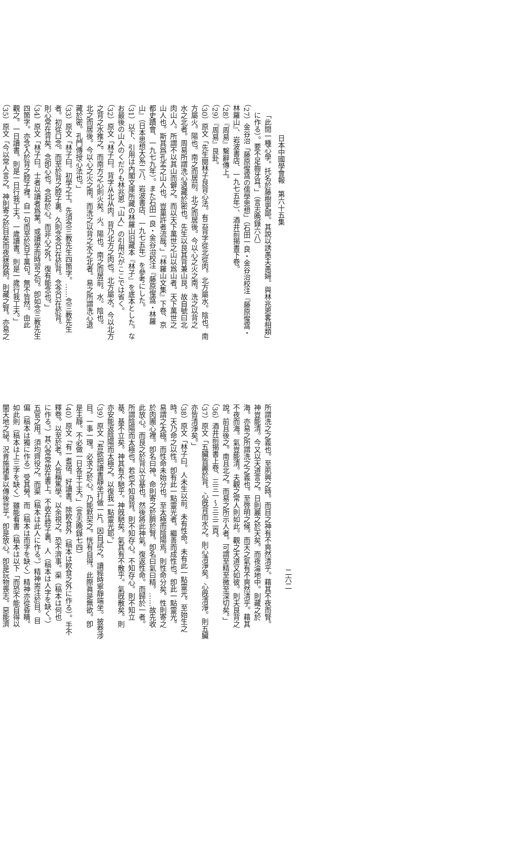日本中國學會報　第六十五集
「此間一種心學。托名於藤樹更鄙。其說以誘愚夫愚婦。與林兆恩畧相類」
に作る）。要不足齒牙耳。」（言志晩錄六八）
（27）金谷治「藤原惺窩の儒學思想」（石田一良・金谷治校注『藤原惺窩・
林羅山』、岩波書店、一九七五年）、酒井前揭書下卷。
（28）『周易』繫辭傳上。
（29）『周易』艮卦。
（30）原文「先生閱林子艮背心法。有云背字從北從肉。北方屬水。陰也。南
方屬火。陽也。南之而居前。北之而居後。今以心之火之南。洗之以背之
水之北者。周易所謂洗心退藏於密也。先生以艮其背兼山艮。故自號曰北
肉山人。所謂不以其山而僻之。而以天下萬世之山以爲山者。天下萬世之
山人也。斯其爲孔孟之山人也。豈巢許者流哉。」『林羅山文集』下卷、京
都史蹟會、一九七九年）。また石田一良・金谷治校注『藤原惺窩・林羅
山』（日本思想大系二八、岩波書店、一九七五年）を參考にした。
（31）以下、引用は內閣文庫所藏の林羅山旧藏本『林子』を底本とした。な
お最後の山人のくだりも林兆恩「山人」の引用だがここでは省く。
（32）原文「林子曰。背字从北从肉。背乃北方之肉也。北方屬水。今以北方
之背之水推之。而南方之心則火矣。火。陽也。南之而居前。水。陰也。
北之而居後。今以心之火之南。而洗之以背之水之北者。易之所謂洗心退
藏於密。孔門傳授心法也。」
（33）原文「林子曰。初學之士。先須念三教先生四箇字。……念三教先生
者。初從口念。而至於背之腔子裏。久則念念只在於背。念念只在於背。
則心常在背矣。念卽心也。念起於心。而非心之外。復有能念也。」
（34）原文「林子曰。士者以讀者爲業。或讀學而時習之句。卽如念三教先生
四箇字。亦念入於背之腔子裡。自一句而至於百千萬句。無不皆然。由此
觀之。一日讀書。則是一日行我工夫。一歲讀書。則是一歲行我工夫。」
（35）原文「今以常人言之。神則寄之於目矣而夜寐旣熱。則藏之腎。亦易之
二六二
所謂洗之之義也。至夙興之時。而目之神有不爽然清乎。藉其不夜而腎。
神豈能清。今又以天道言之。日則麗之於天矣。而夜淪地中。則藏之於
海。亦易之所謂洗之之義也。至啓明之候。而天之氣有不爽然清乎。藉其
不夜而海。氣豈能清。夫觀之常人則如此。觀之天道又如彼。則夫艮背之
說。前且後之。南且北之。而易之所示人者。可謂至精至微至深切矣。」
（36）酒井前揭書上卷、三三一～三三二頁。
（37）原文「五臟皆麗於背。心旣背而水之。則心清淨矣。心旣清淨。則五臟
亦皆清淨矣。」
（38）原文「林子曰。人未生以前。未有性命。未有此一點靈光。至始生之
時。天乃命之以性。卽有此一點靈光者。繼善而成性也。卽此一點靈光。
易謂之太極。而性命未始分也。至太極而陰陽焉。則性命分矣。性則寄之
於肉團心裡。卽名曰神。命則寄之於臍於腎。卽名曰氣曰精。……故先收
此放心。而艮之於背以立基也。然後將此神氣。復返性命。而歸於一者。
所謂陰陽而太極也。若也不知艮背。則不知存心。不知存心。則不知立
基。基不立矣。神其有不馳乎。神旣馳矣。氣其有不散乎。氣旣散矣。則
亦安能返陰陽而太極之。以復我一點靈光耶。」
（39）原文「吾欲把讀書靜坐打做一片。因自試之。讀經時寧靜端坐。披卷涉
目。一事一理。必求之於心。乃能默契之。恍有自得。此際眞是無欲。卽
是主靜。不必做一日各半工夫。」（言志晩錄七四）
（40）原文「有一耆宿。好讀書。除飮食外（稿本は飮食之外に作る）。手不
釋卷。以至於老。人皆稱篤學。以余視之。恐不濟事。渠（稿本は何也
に作る。）其心常常放在書上。不收在腔子裏。人（稿本は人字を缺く。）
五官之用。須均齊役之。而渠（稿本は此人に作る。）精神耑注於目。目
偏（稿本は獨に作る）受其勞。而（稿本は而字を缺く）精神亦從昏瞶。
如此則（稿本は上三字を缺く）雖能看書（稿本は以下「而恐不能自得以
闡天地之祕。況肯施諸事以傳後世乎。卽是放心。卽是玩物喪志。惡能濟